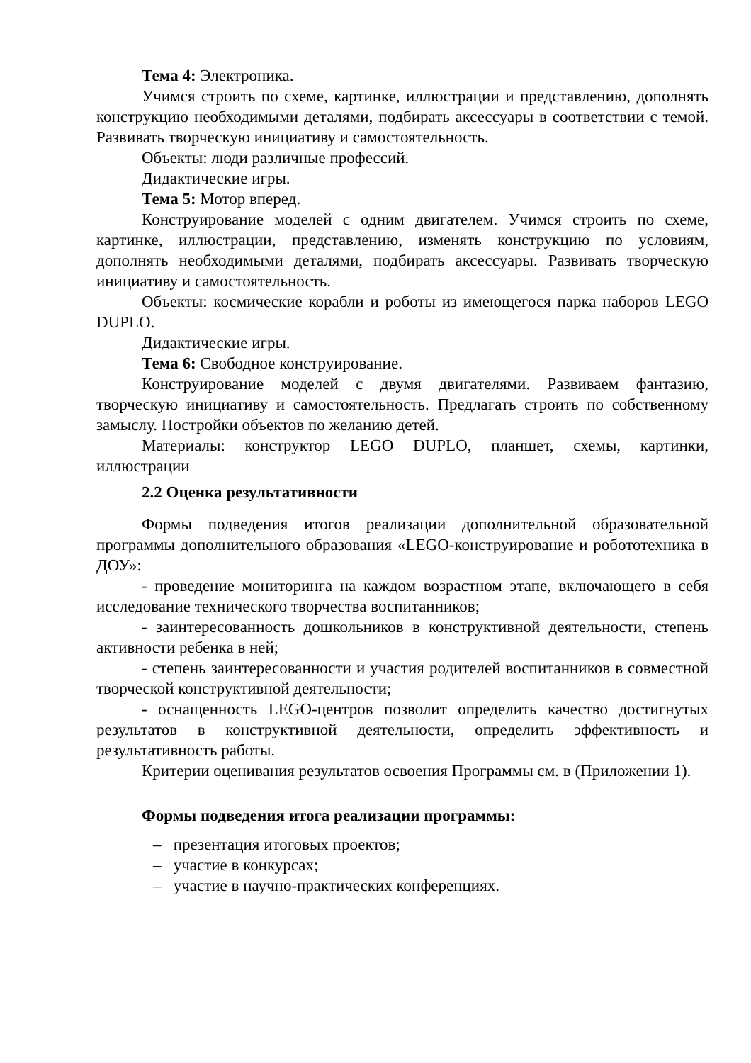Тема 4: Электроника.
Учимся строить по схеме, картинке, иллюстрации и представлению, дополнять конструкцию необходимыми деталями, подбирать аксессуары в соответствии с темой. Развивать творческую инициативу и самостоятельность.
Объекты: люди различные профессий.
Дидактические игры.
Тема 5: Мотор вперед.
Конструирование моделей с одним двигателем. Учимся строить по схеме, картинке, иллюстрации, представлению, изменять конструкцию по условиям, дополнять необходимыми деталями, подбирать аксессуары. Развивать творческую инициативу и самостоятельность.
Объекты: космические корабли и роботы из имеющегося парка наборов LEGO DUPLO.
Дидактические игры.
Тема 6: Свободное конструирование.
Конструирование моделей с двумя двигателями. Развиваем фантазию, творческую инициативу и самостоятельность. Предлагать строить по собственному замыслу. Постройки объектов по желанию детей.
Материалы: конструктор LEGO DUPLO, планшет, схемы, картинки, иллюстрации
2.2 Оценка результативности
Формы подведения итогов реализации дополнительной образовательной программы дополнительного образования «LEGO-конструирование и робототехника в ДОУ»:
- проведение мониторинга на каждом возрастном этапе, включающего в себя исследование технического творчества воспитанников;
- заинтересованность дошкольников в конструктивной деятельности, степень активности ребенка в ней;
- степень заинтересованности и участия родителей воспитанников в совместной творческой конструктивной деятельности;
- оснащенность LEGO-центров позволит определить качество достигнутых результатов в конструктивной деятельности, определить эффективность и результативность работы.
Критерии оценивания результатов освоения Программы см. в (Приложении 1).
Формы подведения итога реализации программы:
– презентация итоговых проектов;
– участие в конкурсах;
– участие в научно-практических конференциях.